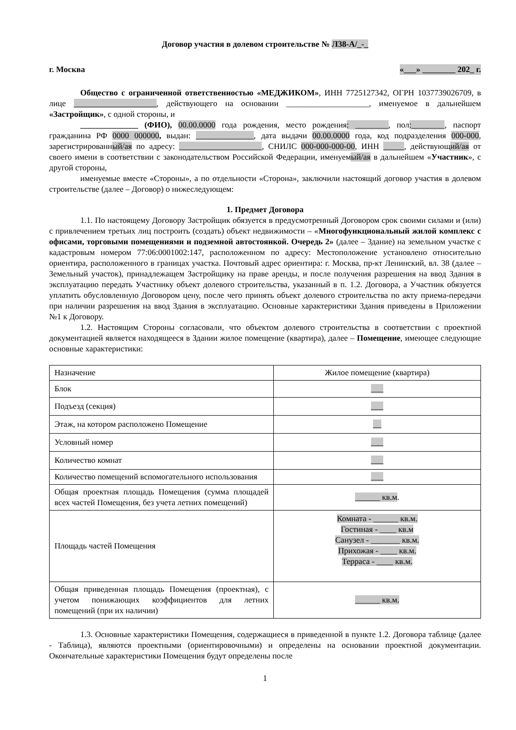Договор участия в долевом строительстве № Л38-А/_-_
г. Москва «___» ________ 202_ г.
Общество с ограниченной ответственностью «МЕДЖИКОМ», ИНН 7725127342, ОГРН 1037739026709, в лице ____________________, действующего на основании ____________________, именуемое в дальнейшем «Застройщик», с одной стороны, и
______________ (ФИО), 00.00.0000 года рождения, место рождения: ________, пол:________, паспорт гражданина РФ 0000 000000, выдан: ______________, дата выдачи 00.00.0000 года, код подразделения 000-000, зарегистрированный/ая по адресу: ____________________, СНИЛС 000-000-000-00, ИНН _____, действующий/ая от своего имени в соответствии с законодательством Российской Федерации, именуемый/ая в дальнейшем «Участник», с другой стороны,
именуемые вместе «Стороны», а по отдельности «Сторона», заключили настоящий договор участия в долевом строительстве (далее – Договор) о нижеследующем:
1. Предмет Договора
1.1. По настоящему Договору Застройщик обязуется в предусмотренный Договором срок своими силами и (или) с привлечением третьих лиц построить (создать) объект недвижимости – «Многофункциональный жилой комплекс с офисами, торговыми помещениями и подземной автостоянкой. Очередь 2» (далее – Здание) на земельном участке с кадастровым номером 77:06:0001002:147, расположенном по адресу: Местоположение установлено относительно ориентира, расположенного в границах участка. Почтовый адрес ориентира: г. Москва, пр-кт Ленинский, вл. 38 (далее – Земельный участок), принадлежащем Застройщику на праве аренды, и после получения разрешения на ввод Здания в эксплуатацию передать Участнику объект долевого строительства, указанный в п. 1.2. Договора, а Участник обязуется уплатить обусловленную Договором цену, после чего принять объект долевого строительства по акту приема-передачи при наличии разрешения на ввод Здания в эксплуатацию. Основные характеристики Здания приведены в Приложении №1 к Договору.
1.2. Настоящим Стороны согласовали, что объектом долевого строительства в соответствии с проектной документацией является находящееся в Здании жилое помещение (квартира), далее – Помещение, имеющее следующие основные характеристики:
| Назначение | Жилое помещение (квартира) |
| Блок | ___ |
| Подъезд (секция) | ___ |
| Этаж, на котором расположено Помещение | __ |
| Условный номер | ___ |
| Количество комнат | ___ |
| Количество помещений вспомогательного использования | ___ |
| Общая проектная площадь Помещения (сумма площадей всех частей Помещения, без учета летних помещений) | ______ кв.м . |
| Площадь частей Помещения | Комната - ______ кв.м. Гостиная - ____ кв.м Санузел - _______ кв.м. Прихожая - ____ кв.м. Терраса - ____ кв.м. |
| Общая приведенная площадь Помещения (проектная), с учетом понижающих коэффициентов для летних помещений (при их наличии) | ______ кв.м. |
1.3. Основные характеристики Помещения, содержащиеся в приведенной в пункте 1.2. Договора таблице (далее - Таблица), являются проектными (ориентировочными) и определены на основании проектной документации. Окончательные характеристики Помещения будут определены после
1